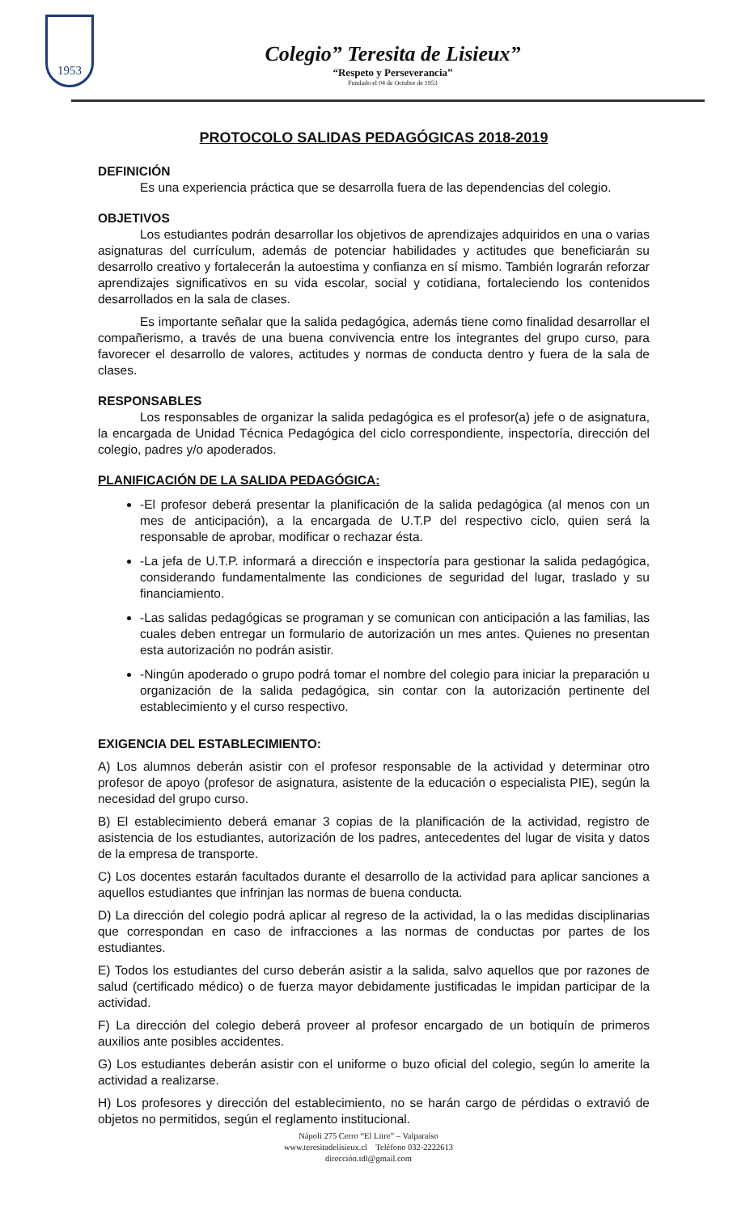1953
Colegio” Teresita de Lisieux”
“Respeto y Perseverancia”
Fundado el 04 de Octubre de 1953
PROTOCOLO SALIDAS PEDAGÓGICAS 2018-2019
DEFINICIÓN
Es una experiencia práctica que se desarrolla fuera de las dependencias del colegio.
OBJETIVOS
Los estudiantes podrán desarrollar los objetivos de aprendizajes adquiridos en una o varias asignaturas del currículum, además de potenciar habilidades y actitudes que beneficiarán su desarrollo creativo y fortalecerán la autoestima y confianza en sí mismo. También lograrán reforzar aprendizajes significativos en su vida escolar, social y cotidiana, fortaleciendo los contenidos desarrollados en la sala de clases.
Es importante señalar que la salida pedagógica, además tiene como finalidad desarrollar el compañerismo, a través de una buena convivencia entre los integrantes del grupo curso, para favorecer el desarrollo de valores, actitudes y normas de conducta dentro y fuera de la sala de clases.
RESPONSABLES
Los responsables de organizar la salida pedagógica es el profesor(a) jefe o de asignatura, la encargada de Unidad Técnica Pedagógica del ciclo correspondiente, inspectoría, dirección del colegio, padres y/o apoderados.
PLANIFICACIÓN DE LA SALIDA PEDAGÓGICA:
-El profesor deberá presentar la planificación de la salida pedagógica (al menos con un mes de anticipación), a la encargada de U.T.P del respectivo ciclo, quien será la responsable de aprobar, modificar o rechazar ésta.
-La jefa de U.T.P. informará a dirección e inspectoría para gestionar la salida pedagógica, considerando fundamentalmente las condiciones de seguridad del lugar, traslado y su financiamiento.
-Las salidas pedagógicas se programan y se comunican con anticipación a las familias, las cuales deben entregar un formulario de autorización un mes antes. Quienes no presentan esta autorización no podrán asistir.
-Ningún apoderado o grupo podrá tomar el nombre del colegio para iniciar la preparación u organización de la salida pedagógica, sin contar con la autorización pertinente del establecimiento y el curso respectivo.
EXIGENCIA DEL ESTABLECIMIENTO:
A) Los alumnos deberán asistir con el profesor responsable de la actividad y determinar otro profesor de apoyo (profesor de asignatura, asistente de la educación o especialista PIE), según la necesidad del grupo curso.
B) El establecimiento deberá emanar 3 copias de la planificación de la actividad, registro de asistencia de los estudiantes, autorización de los padres, antecedentes del lugar de visita y datos de la empresa de transporte.
C) Los docentes estarán facultados durante el desarrollo de la actividad para aplicar sanciones a aquellos estudiantes que infrinjan las normas de buena conducta.
D) La dirección del colegio podrá aplicar al regreso de la actividad, la o las medidas disciplinarias que correspondan en caso de infracciones a las normas de conductas por partes de los estudiantes.
E) Todos los estudiantes del curso deberán asistir a la salida, salvo aquellos que por razones de salud (certificado médico) o de fuerza mayor debidamente justificadas le impidan participar de la actividad.
F) La dirección del colegio deberá proveer al profesor encargado de un botiquín de primeros auxilios ante posibles accidentes.
G) Los estudiantes deberán asistir con el uniforme o buzo oficial del colegio, según lo amerite la actividad a realizarse.
H) Los profesores y dirección del establecimiento, no se harán cargo de pérdidas o extravió de objetos no permitidos, según el reglamento institucional.
Nápoli 275 Cerro “El Litre” – Valparaíso
www.teresitadelisieux.cl Teléfono 032-2222613
dirección.tdl@gmail.com